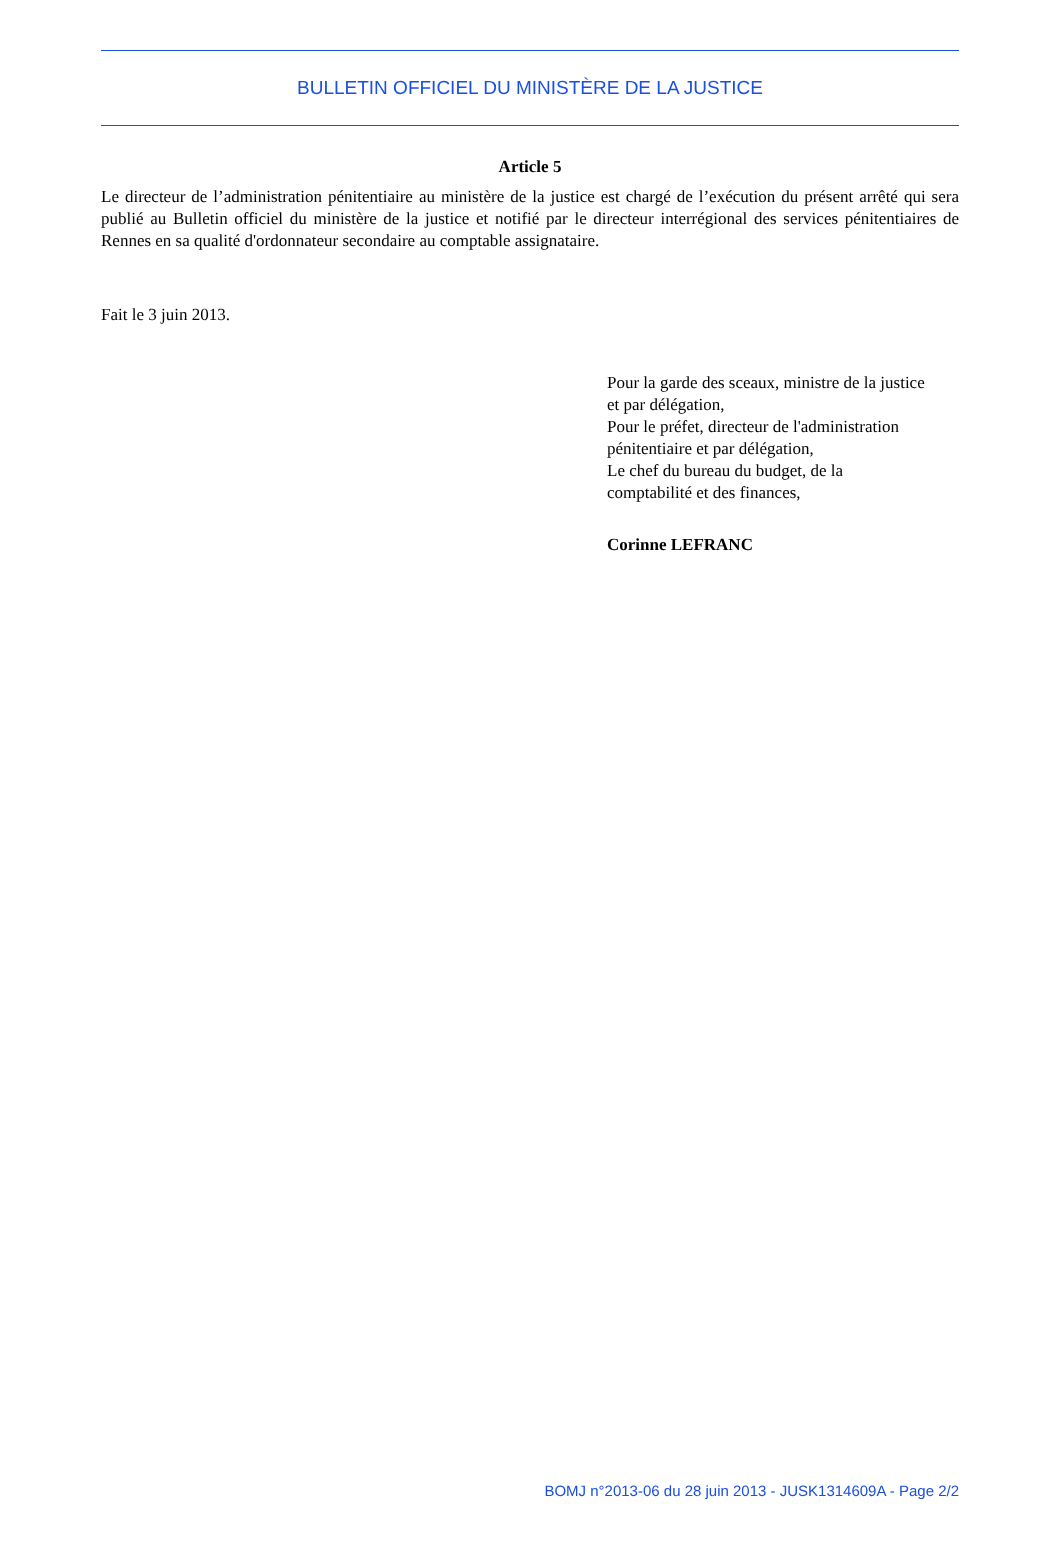BULLETIN OFFICIEL DU MINISTÈRE DE LA JUSTICE
Article 5
Le directeur de l’administration pénitentiaire au ministère de la justice est chargé de l’exécution du présent arrêté qui sera publié au Bulletin officiel du ministère de la justice et notifié par le directeur interrégional des services pénitentiaires de Rennes en sa qualité d'ordonnateur secondaire au comptable assignataire.
Fait le 3 juin 2013.
Pour la garde des sceaux, ministre de la justice
et par délégation,
Pour le préfet, directeur de l'administration
pénitentiaire et par délégation,
Le chef du bureau du budget, de la
comptabilité et des finances,
Corinne LEFRANC
BOMJ n°2013-06 du 28 juin 2013 - JUSK1314609A - Page 2/2